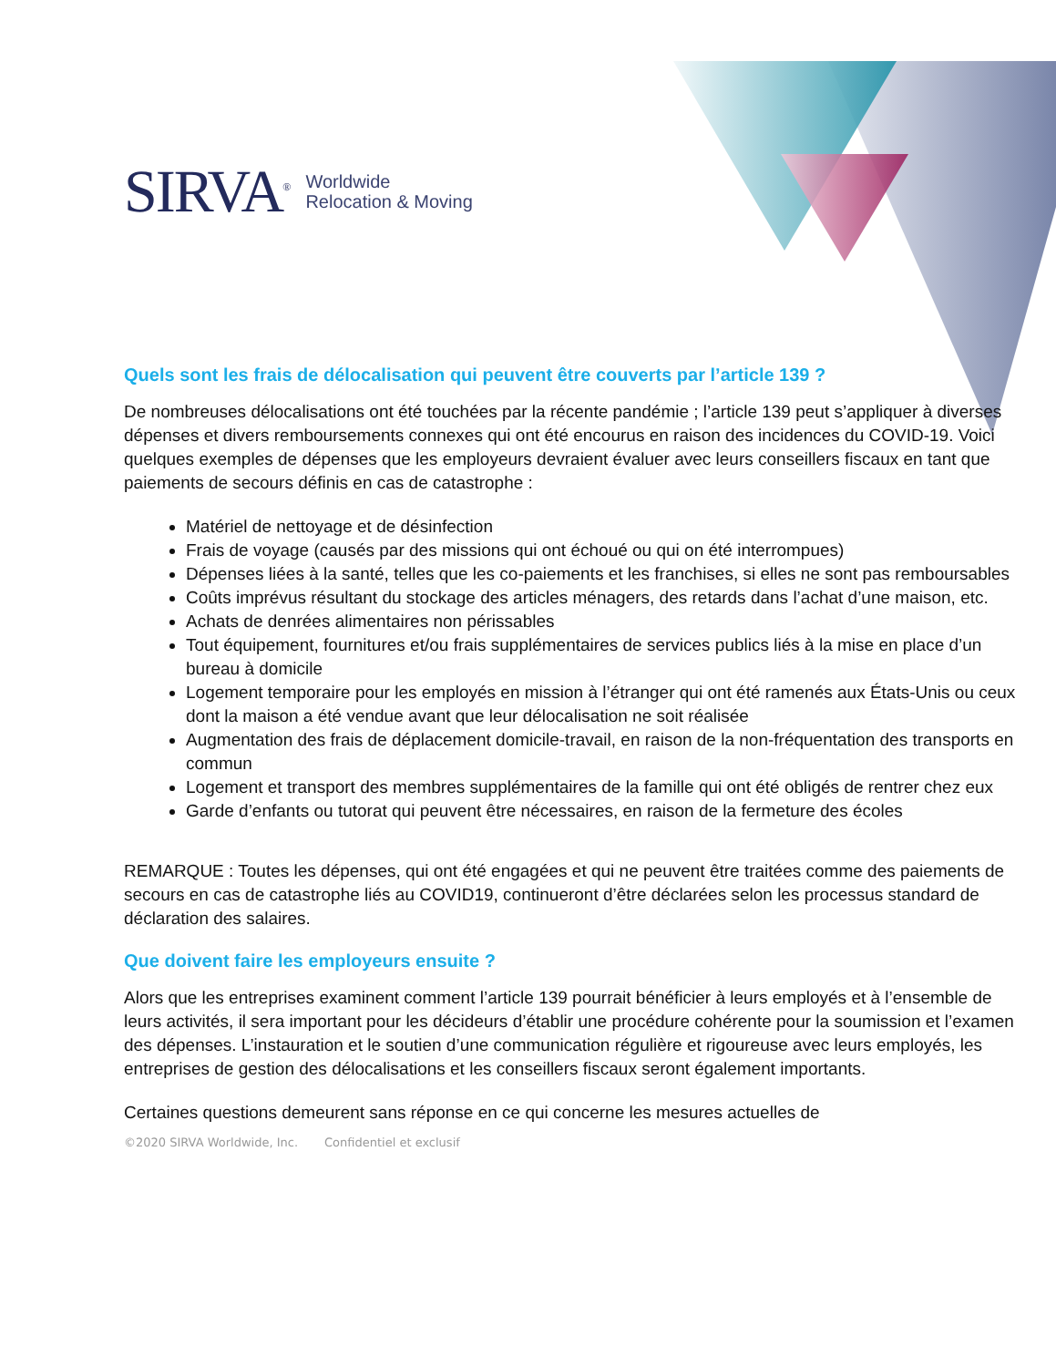SIRVA<sup>®</sup> Worldwide
Relocation & Moving
Quels sont les frais de délocalisation qui peuvent être couverts par l’article 139 ?
De nombreuses délocalisations ont été touchées par la récente pandémie ; l’article 139 peut s’appliquer à diverses dépenses et divers remboursements connexes qui ont été encourus en raison des incidences du COVID-19. Voici quelques exemples de dépenses que les employeurs devraient évaluer avec leurs conseillers fiscaux en tant que paiements de secours définis en cas de catastrophe :
Matériel de nettoyage et de désinfection
Frais de voyage (causés par des missions qui ont échoué ou qui on été interrompues)
Dépenses liées à la santé, telles que les co-paiements et les franchises, si elles ne sont pas remboursables
Coûts imprévus résultant du stockage des articles ménagers, des retards dans l’achat d’une maison, etc.
Achats de denrées alimentaires non périssables
Tout équipement, fournitures et/ou frais supplémentaires de services publics liés à la mise en place d’un bureau à domicile
Logement temporaire pour les employés en mission à l’étranger qui ont été ramenés aux États-Unis ou ceux dont la maison a été vendue avant que leur délocalisation ne soit réalisée
Augmentation des frais de déplacement domicile-travail, en raison de la non-fréquentation des transports en commun
Logement et transport des membres supplémentaires de la famille qui ont été obligés de rentrer chez eux
Garde d’enfants ou tutorat qui peuvent être nécessaires, en raison de la fermeture des écoles
REMARQUE : Toutes les dépenses, qui ont été engagées et qui ne peuvent être traitées comme des paiements de secours en cas de catastrophe liés au COVID19, continueront d’être déclarées selon les processus standard de déclaration des salaires.
Que doivent faire les employeurs ensuite ?
Alors que les entreprises examinent comment l’article 139 pourrait bénéficier à leurs employés et à l’ensemble de leurs activités, il sera important pour les décideurs d’établir une procédure cohérente pour la soumission et l’examen des dépenses. L’instauration et le soutien d’une communication régulière et rigoureuse avec leurs employés, les entreprises de gestion des délocalisations et les conseillers fiscaux seront également importants.
Certaines questions demeurent sans réponse en ce qui concerne les mesures actuelles de
©2020 SIRVA Worldwide, Inc. Confidentiel et exclusif